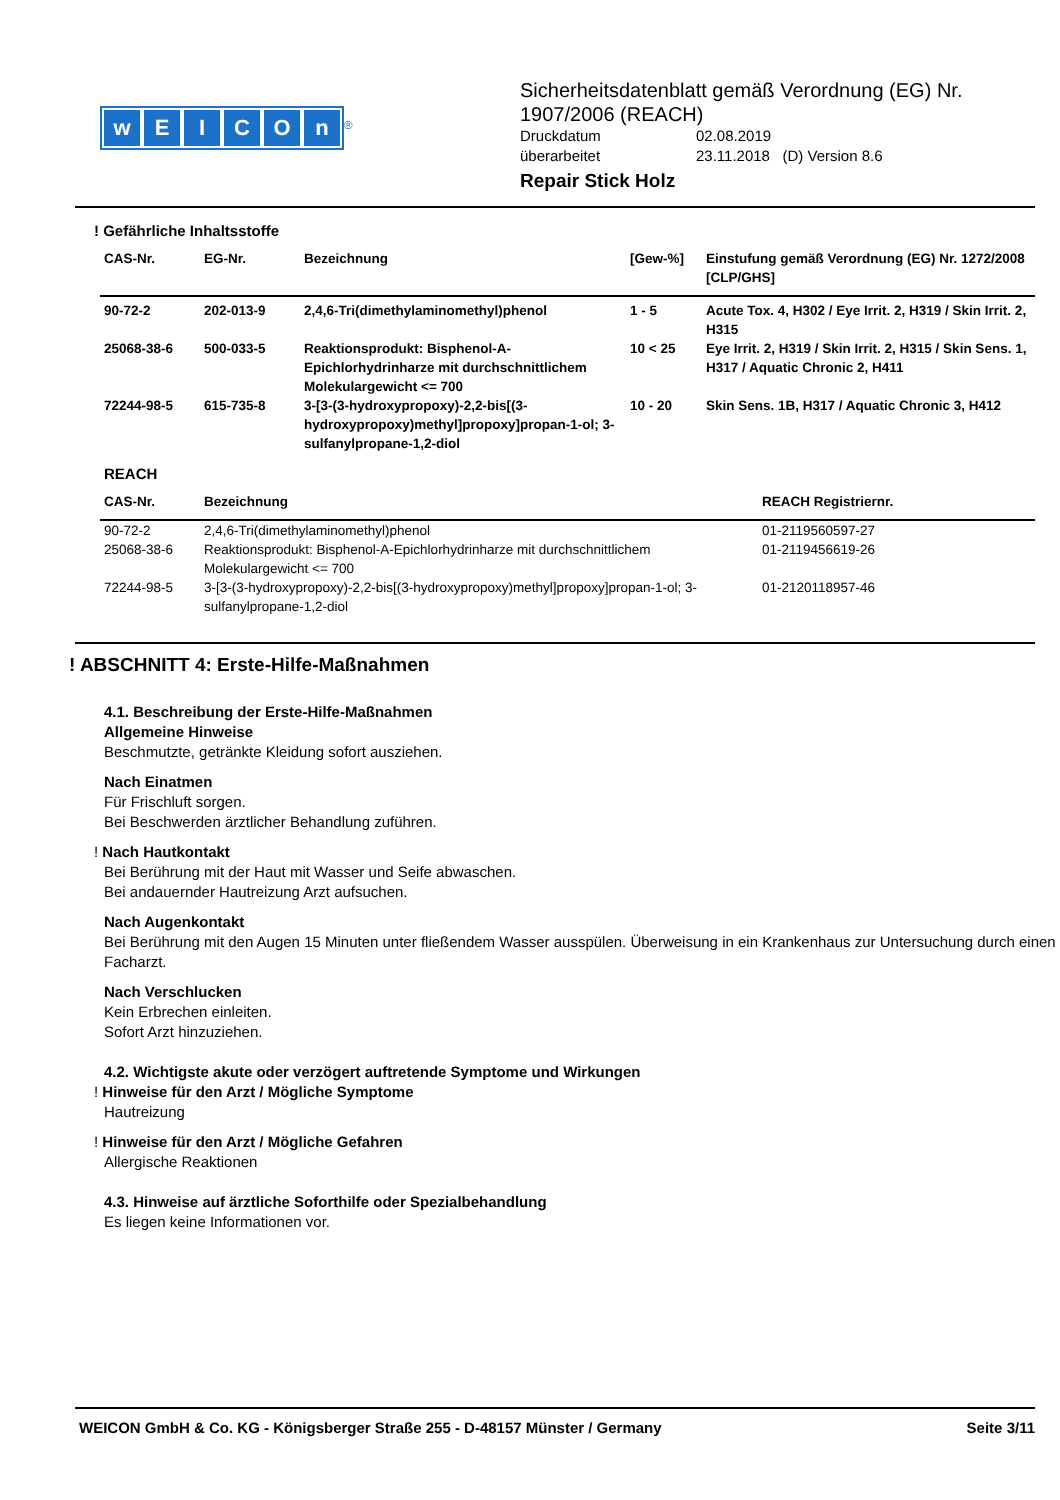wEICOn
<sup>®</sup>
Sicherheitsdatenblatt gemäß Verordnung (EG) Nr.
1907/2006 (REACH)
Druckdatum 02.08.2019
überarbeitet 23.11.2018 (D) Version 8.6
Repair Stick Holz
! Gefährliche Inhaltsstoffe
| CAS-Nr. | EG-Nr. | Bezeichnung | [Gew-%] | Einstufung gemäß Verordnung (EG) Nr. 1272/2008 [CLP/GHS] |
| --- | --- | --- | --- | --- |
| 90-72-2 | 202-013-9 | 2,4,6-Tri(dimethylaminomethyl)phenol | 1 - 5 | Acute Tox. 4, H302 / Eye Irrit. 2, H319 / Skin Irrit. 2, H315 |
| 25068-38-6 | 500-033-5 | Reaktionsprodukt: Bisphenol-A-Epichlorhydrinharze mit durchschnittlichem Molekulargewicht <= 700 | 10 < 25 | Eye Irrit. 2, H319 / Skin Irrit. 2, H315 / Skin Sens. 1, H317 / Aquatic Chronic 2, H411 |
| 72244-98-5 | 615-735-8 | 3-[3-(3-hydroxypropoxy)-2,2-bis[(3-hydroxypropoxy)methyl]propoxy]propan-1-ol; 3-sulfanylpropane-1,2-diol | 10 - 20 | Skin Sens. 1B, H317 / Aquatic Chronic 3, H412 |
REACH
| CAS-Nr. | Bezeichnung | REACH Registriernr. |
| --- | --- | --- |
| 90-72-2 | 2,4,6-Tri(dimethylaminomethyl)phenol | 01-2119560597-27 |
| 25068-38-6 | Reaktionsprodukt: Bisphenol-A-Epichlorhydrinharze mit durchschnittlichem Molekulargewicht <= 700 | 01-2119456619-26 |
| 72244-98-5 | 3-[3-(3-hydroxypropoxy)-2,2-bis[(3-hydroxypropoxy)methyl]propoxy]propan-1-ol; 3-sulfanylpropane-1,2-diol | 01-2120118957-46 |
! ABSCHNITT 4: Erste-Hilfe-Maßnahmen
4.1. Beschreibung der Erste-Hilfe-Maßnahmen
Allgemeine Hinweise
Beschmutzte, getränkte Kleidung sofort ausziehen.
Nach Einatmen
Für Frischluft sorgen.
Bei Beschwerden ärztlicher Behandlung zuführen.
! Nach Hautkontakt
Bei Berührung mit der Haut mit Wasser und Seife abwaschen.
Bei andauernder Hautreizung Arzt aufsuchen.
Nach Augenkontakt
Bei Berührung mit den Augen 15 Minuten unter fließendem Wasser ausspülen. Überweisung in ein Krankenhaus zur Untersuchung durch einen Facharzt.
Nach Verschlucken
Kein Erbrechen einleiten.
Sofort Arzt hinzuziehen.
4.2. Wichtigste akute oder verzögert auftretende Symptome und Wirkungen
! Hinweise für den Arzt / Mögliche Symptome
Hautreizung
! Hinweise für den Arzt / Mögliche Gefahren
Allergische Reaktionen
4.3. Hinweise auf ärztliche Soforthilfe oder Spezialbehandlung
Es liegen keine Informationen vor.
WEICON GmbH & Co. KG - Königsberger Straße 255 - D-48157 Münster / Germany Seite 3/11